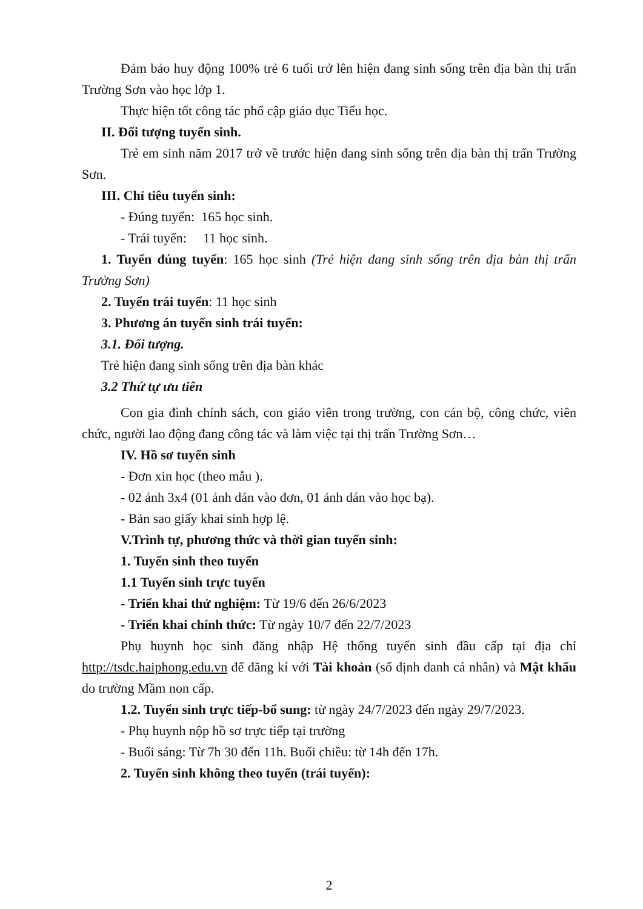Đảm bảo huy động 100% trẻ 6 tuổi trở lên hiện đang sinh sống trên địa bàn thị trấn Trường Sơn vào học lớp 1.
Thực hiện tốt công tác phổ cập giáo dục Tiểu học.
II. Đối tượng tuyển sinh.
Trẻ em sinh năm 2017 trở về trước hiện đang sinh sống trên địa bàn thị trấn Trường Sơn.
III. Chỉ tiêu tuyển sinh:
- Đúng tuyển: 165 học sinh.
- Trái tuyển: 11 học sinh.
1. Tuyển đúng tuyển: 165 học sinh (Trẻ hiện đang sinh sống trên địa bàn thị trấn Trường Sơn)
2. Tuyển trái tuyển: 11 học sinh
3. Phương án tuyển sinh trái tuyển:
3.1. Đối tượng.
Trẻ hiện đang sinh sống trên địa bàn khác
3.2 Thứ tự ưu tiên
Con gia đình chính sách, con giáo viên trong trường, con cán bộ, công chức, viên chức, người lao động đang công tác và làm việc tại thị trấn Trường Sơn…
IV. Hồ sơ tuyển sinh
- Đơn xin học (theo mẫu ).
- 02 ảnh 3x4 (01 ảnh dán vào đơn, 01 ảnh dán vào học bạ).
- Bản sao giấy khai sinh hợp lệ.
V.Trình tự, phương thức và thời gian tuyển sinh:
1. Tuyển sinh theo tuyến
1.1 Tuyển sinh trực tuyến
- Triển khai thử nghiệm: Từ 19/6 đến 26/6/2023
- Triển khai chính thức: Từ ngày 10/7 đến 22/7/2023
Phụ huynh học sinh đăng nhập Hệ thống tuyển sinh đầu cấp tại địa chỉ http://tsdc.haiphong.edu.vn để đăng kí với Tài khoản (số định danh cá nhân) và Mật khẩu do trường Mầm non cấp.
1.2. Tuyển sinh trực tiếp-bổ sung: từ ngày 24/7/2023 đến ngày 29/7/2023.
- Phụ huynh nộp hồ sơ trực tiếp tại trường
- Buổi sáng: Từ 7h 30 đến 11h. Buổi chiều: từ 14h đến 17h.
2. Tuyển sinh không theo tuyến (trái tuyến):
2